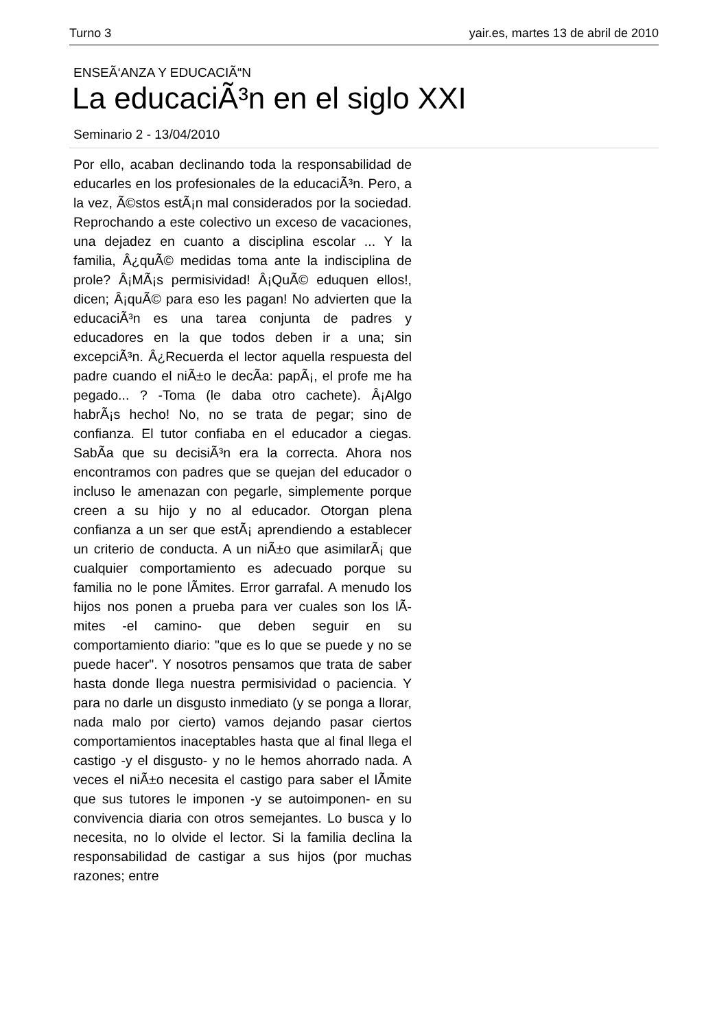Turno 3 yair.es, martes 13 de abril de 2010
ENSEÃ‘ANZA Y EDUCACIÃ“N
La educaciÃ³n en el siglo XXI
Seminario 2 - 13/04/2010
Por ello, acaban declinando toda la responsabilidad de educarles en los profesionales de la educaciÃ³n. Pero, a la vez, Ã©stos estÃ¡n mal considerados por la sociedad. Reprochando a este colectivo un exceso de vacaciones, una dejadez en cuanto a disciplina escolar ... Y la familia, Â¿quÃ© medidas toma ante la indisciplina de prole? Â¡MÃ¡s permisividad! Â¡QuÃ© eduquen ellos!, dicen; Â¡quÃ© para eso les pagan! No advierten que la educaciÃ³n es una tarea conjunta de padres y educadores en la que todos deben ir a una; sin excepciÃ³n. Â¿Recuerda el lector aquella respuesta del padre cuando el niÃ±o le decÃ­a: papÃ¡, el profe me ha pegado... ? -Toma (le daba otro cachete). Â¡Algo habrÃ¡s hecho! No, no se trata de pegar; sino de confianza. El tutor confiaba en el educador a ciegas. SabÃ­a que su decisiÃ³n era la correcta. Ahora nos encontramos con padres que se quejan del educador o incluso le amenazan con pegarle, simplemente porque creen a su hijo y no al educador. Otorgan plena confianza a un ser que estÃ¡ aprendiendo a establecer un criterio de conducta. A un niÃ±o que asimilarÃ¡ que cualquier comportamiento es adecuado porque su familia no le pone lÃ­mites. Error garrafal. A menudo los hijos nos ponen a prueba para ver cuales son los lÃ­mites -el camino- que deben seguir en su comportamiento diario: "que es lo que se puede y no se puede hacer". Y nosotros pensamos que trata de saber hasta donde llega nuestra permisividad o paciencia. Y para no darle un disgusto inmediato (y se ponga a llorar, nada malo por cierto) vamos dejando pasar ciertos comportamientos inaceptables hasta que al final llega el castigo -y el disgusto- y no le hemos ahorrado nada. A veces el niÃ±o necesita el castigo para saber el lÃ­mite que sus tutores le imponen -y se autoimponen- en su convivencia diaria con otros semejantes. Lo busca y lo necesita, no lo olvide el lector. Si la familia declina la responsabilidad de castigar a sus hijos (por muchas razones; entre